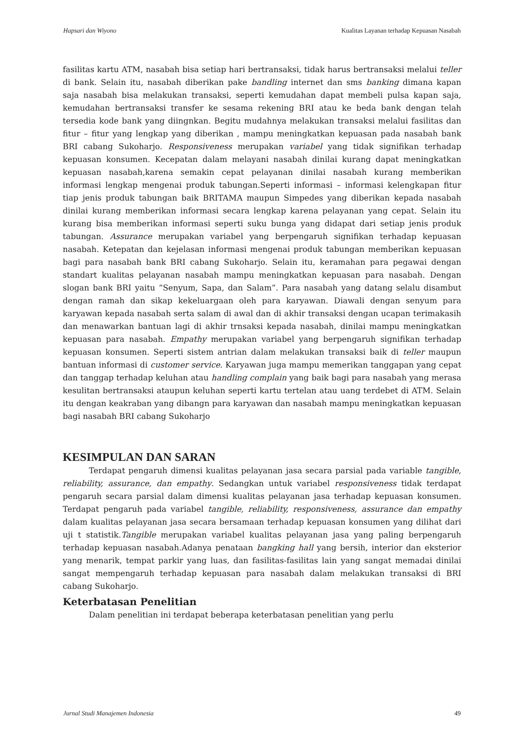Hapsari dan Wiyono Kualitas Layanan terhadap Kepuasan Nasabah
fasilitas kartu ATM, nasabah bisa setiap hari bertransaksi, tidak harus bertransaksi melalui teller di bank. Selain itu, nasabah diberikan pake bandling internet dan sms banking dimana kapan saja nasabah bisa melakukan transaksi, seperti kemudahan dapat membeli pulsa kapan saja, kemudahan bertransaksi transfer ke sesama rekening BRI atau ke beda bank dengan telah tersedia kode bank yang diingnkan. Begitu mudahnya melakukan transaksi melalui fasilitas dan fitur – fitur yang lengkap yang diberikan , mampu meningkatkan kepuasan pada nasabah bank BRI cabang Sukoharjo. Responsiveness merupakan variabel yang tidak signifikan terhadap kepuasan konsumen. Kecepatan dalam melayani nasabah dinilai kurang dapat meningkatkan kepuasan nasabah,karena semakin cepat pelayanan dinilai nasabah kurang memberikan informasi lengkap mengenai produk tabungan.Seperti informasi – informasi kelengkapan fitur tiap jenis produk tabungan baik BRITAMA maupun Simpedes yang diberikan kepada nasabah dinilai kurang memberikan informasi secara lengkap karena pelayanan yang cepat. Selain itu kurang bisa memberikan informasi seperti suku bunga yang didapat dari setiap jenis produk tabungan. Assurance merupakan variabel yang berpengaruh signifikan terhadap kepuasan nasabah. Ketepatan dan kejelasan informasi mengenai produk tabungan memberikan kepuasan bagi para nasabah bank BRI cabang Sukoharjo. Selain itu, keramahan para pegawai dengan standart kualitas pelayanan nasabah mampu meningkatkan kepuasan para nasabah. Dengan slogan bank BRI yaitu ”Senyum, Sapa, dan Salam”. Para nasabah yang datang selalu disambut dengan ramah dan sikap kekeluargaan oleh para karyawan. Diawali dengan senyum para karyawan kepada nasabah serta salam di awal dan di akhir transaksi dengan ucapan terimakasih dan menawarkan bantuan lagi di akhir trnsaksi kepada nasabah, dinilai mampu meningkatkan kepuasan para nasabah. Empathy merupakan variabel yang berpengaruh signifikan terhadap kepuasan konsumen. Seperti sistem antrian dalam melakukan transaksi baik di teller maupun bantuan informasi di customer service. Karyawan juga mampu memerikan tanggapan yang cepat dan tanggap terhadap keluhan atau handling complain yang baik bagi para nasabah yang merasa kesulitan bertransaksi ataupun keluhan seperti kartu tertelan atau uang terdebet di ATM. Selain itu dengan keakraban yang dibangn para karyawan dan nasabah mampu meningkatkan kepuasan bagi nasabah BRI cabang Sukoharjo
KESIMPULAN DAN SARAN
Terdapat pengaruh dimensi kualitas pelayanan jasa secara parsial pada variable tangible, reliability, assurance, dan empathy. Sedangkan untuk variabel responsiveness tidak terdapat pengaruh secara parsial dalam dimensi kualitas pelayanan jasa terhadap kepuasan konsumen. Terdapat pengaruh pada variabel tangible, reliability, responsiveness, assurance dan empathy dalam kualitas pelayanan jasa secara bersamaan terhadap kepuasan konsumen yang dilihat dari uji t statistik.Tangible merupakan variabel kualitas pelayanan jasa yang paling berpengaruh terhadap kepuasan nasabah.Adanya penataan bangking hall yang bersih, interior dan eksterior yang menarik, tempat parkir yang luas, dan fasilitas-fasilitas lain yang sangat memadai dinilai sangat mempengaruh terhadap kepuasan para nasabah dalam melakukan transaksi di BRI cabang Sukoharjo.
Keterbatasan Penelitian
Dalam penelitian ini terdapat beberapa keterbatasan penelitian yang perlu
Jurnal Studi Manajemen Indonesia 49